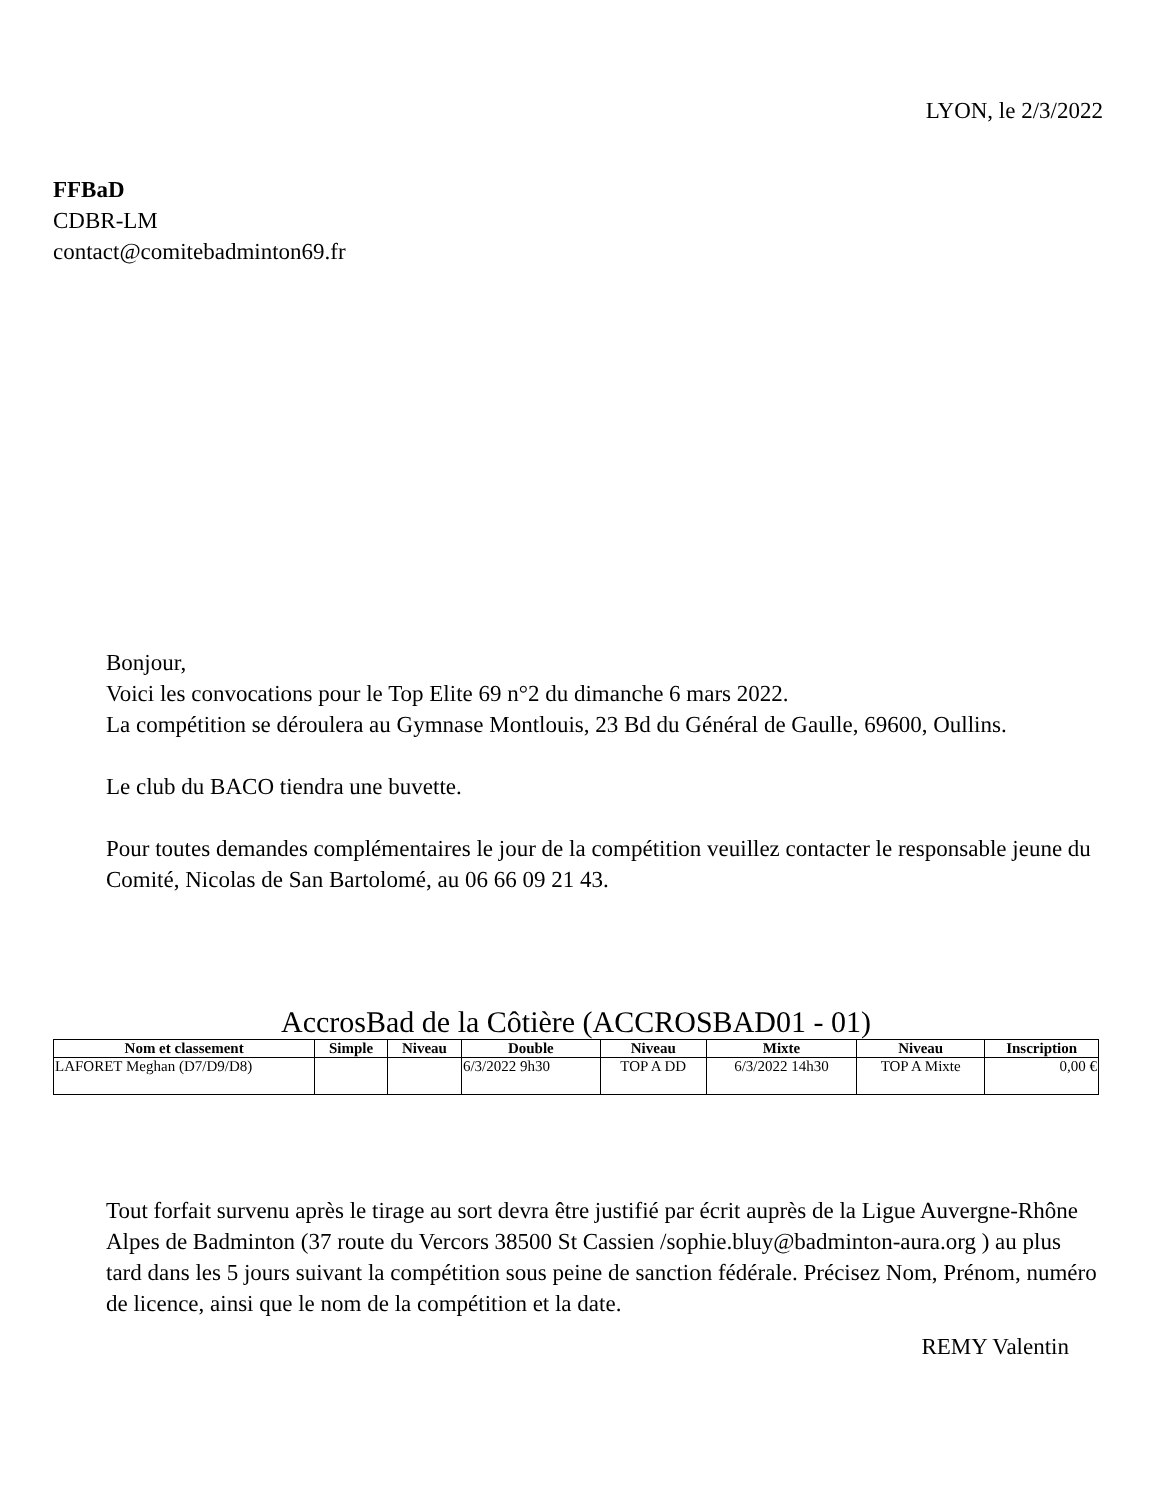LYON, le 2/3/2022
FFBaD
CDBR-LM
contact@comitebadminton69.fr
Bonjour,
Voici les convocations pour le Top Elite 69 n°2 du dimanche 6 mars 2022.
La compétition se déroulera au Gymnase Montlouis, 23 Bd du Général de Gaulle, 69600, Oullins.
Le club du BACO tiendra une buvette.
Pour toutes demandes complémentaires le jour de la compétition veuillez contacter le responsable jeune du Comité, Nicolas de San Bartolomé, au 06 66 09 21 43.
AccrosBad de la Côtière (ACCROSBAD01 - 01)
| Nom et classement | Simple | Niveau | Double | Niveau | Mixte | Niveau | Inscription |
| --- | --- | --- | --- | --- | --- | --- | --- |
| LAFORET Meghan (D7/D9/D8) | | | 6/3/2022 9h30 | TOP A DD | 6/3/2022 14h30 | TOP A Mixte | 0,00 € |
Tout forfait survenu après le tirage au sort devra être justifié par écrit auprès de la Ligue Auvergne-Rhône Alpes de Badminton (37 route du Vercors 38500 St Cassien /sophie.bluy@badminton-aura.org ) au plus tard dans les 5 jours suivant la compétition sous peine de sanction fédérale. Précisez Nom, Prénom, numéro de licence, ainsi que le nom de la compétition et la date.
REMY Valentin